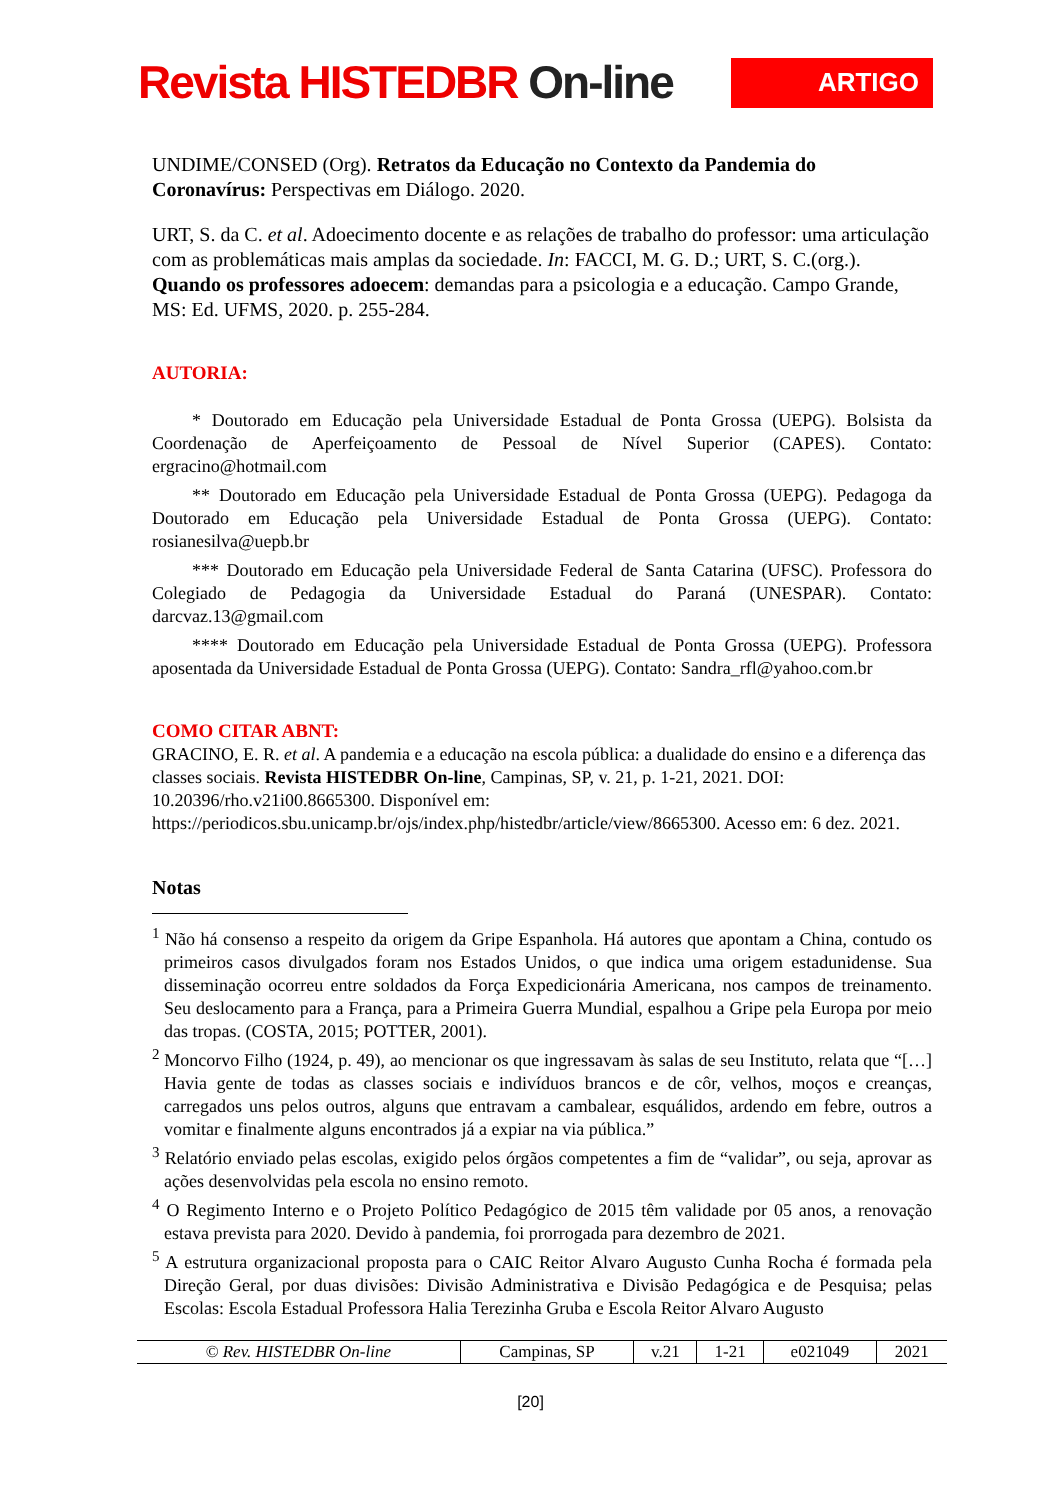Revista HISTEDBR On-line
ARTIGO
UNDIME/CONSED (Org). Retratos da Educação no Contexto da Pandemia do Coronavírus: Perspectivas em Diálogo. 2020.
URT, S. da C. et al. Adoecimento docente e as relações de trabalho do professor: uma articulação com as problemáticas mais amplas da sociedade. In: FACCI, M. G. D.; URT, S. C.(org.). Quando os professores adoecem: demandas para a psicologia e a educação. Campo Grande, MS: Ed. UFMS, 2020. p. 255-284.
AUTORIA:
* Doutorado em Educação pela Universidade Estadual de Ponta Grossa (UEPG). Bolsista da Coordenação de Aperfeiçoamento de Pessoal de Nível Superior (CAPES). Contato: ergracino@hotmail.com
** Doutorado em Educação pela Universidade Estadual de Ponta Grossa (UEPG). Pedagoga da Doutorado em Educação pela Universidade Estadual de Ponta Grossa (UEPG). Contato: rosianesilva@uepb.br
*** Doutorado em Educação pela Universidade Federal de Santa Catarina (UFSC). Professora do Colegiado de Pedagogia da Universidade Estadual do Paraná (UNESPAR). Contato: darcvaz.13@gmail.com
**** Doutorado em Educação pela Universidade Estadual de Ponta Grossa (UEPG). Professora aposentada da Universidade Estadual de Ponta Grossa (UEPG). Contato: Sandra_rfl@yahoo.com.br
COMO CITAR ABNT:
GRACINO, E. R. et al. A pandemia e a educação na escola pública: a dualidade do ensino e a diferença das classes sociais. Revista HISTEDBR On-line, Campinas, SP, v. 21, p. 1-21, 2021. DOI: 10.20396/rho.v21i00.8665300. Disponível em: https://periodicos.sbu.unicamp.br/ojs/index.php/histedbr/article/view/8665300. Acesso em: 6 dez. 2021.
Notas
<sup>1</sup> Não há consenso a respeito da origem da Gripe Espanhola. Há autores que apontam a China, contudo os primeiros casos divulgados foram nos Estados Unidos, o que indica uma origem estadunidense. Sua disseminação ocorreu entre soldados da Força Expedicionária Americana, nos campos de treinamento. Seu deslocamento para a França, para a Primeira Guerra Mundial, espalhou a Gripe pela Europa por meio das tropas. (COSTA, 2015; POTTER, 2001).
<sup>2</sup> Moncorvo Filho (1924, p. 49), ao mencionar os que ingressavam às salas de seu Instituto, relata que “[…] Havia gente de todas as classes sociais e indivíduos brancos e de côr, velhos, moços e creanças, carregados uns pelos outros, alguns que entravam a cambalear, esquálidos, ardendo em febre, outros a vomitar e finalmente alguns encontrados já a expiar na via pública.”
<sup>3</sup> Relatório enviado pelas escolas, exigido pelos órgãos competentes a fim de “validar”, ou seja, aprovar as ações desenvolvidas pela escola no ensino remoto.
<sup>4</sup> O Regimento Interno e o Projeto Político Pedagógico de 2015 têm validade por 05 anos, a renovação estava prevista para 2020. Devido à pandemia, foi prorrogada para dezembro de 2021.
<sup>5</sup> A estrutura organizacional proposta para o CAIC Reitor Alvaro Augusto Cunha Rocha é formada pela Direção Geral, por duas divisões: Divisão Administrativa e Divisão Pedagógica e de Pesquisa; pelas Escolas: Escola Estadual Professora Halia Terezinha Gruba e Escola Reitor Alvaro Augusto
| © Rev. HISTEDBR On-line | Campinas, SP | v.21 | 1-21 | e021049 | 2021 |
[20]